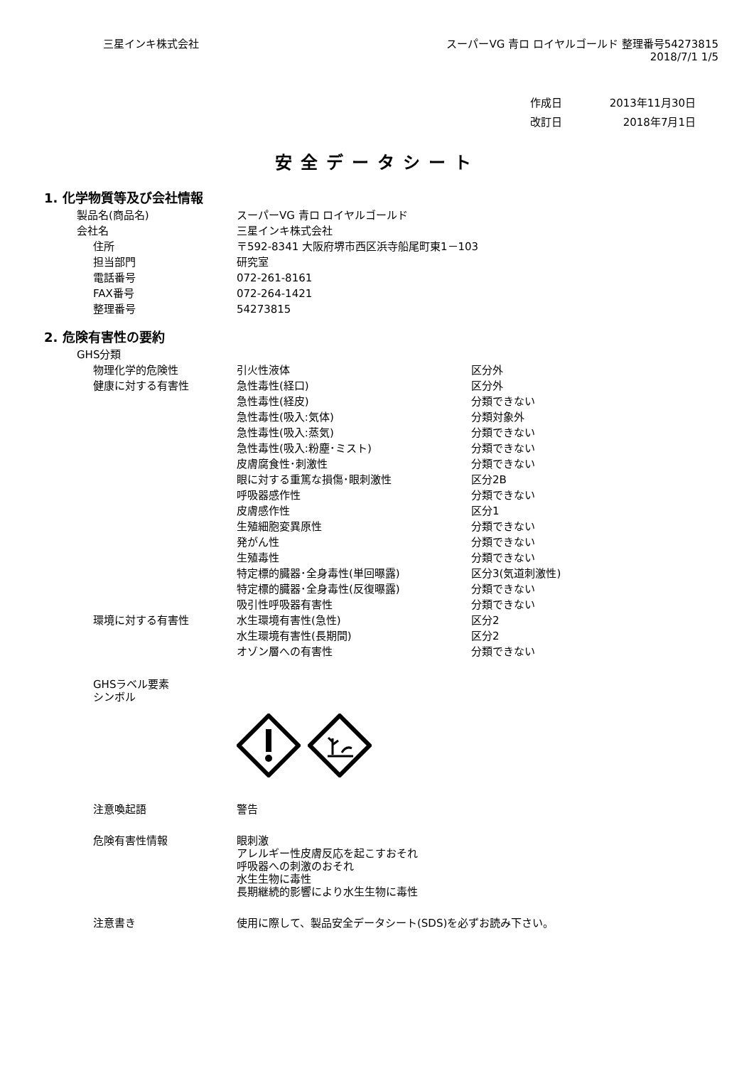三星インキ株式会社 スーパーVG 青ロ ロイヤルゴールド 整理番号54273815
2018/7/1 1/5
| 作成日 | 2013年11月30日 |
| 改訂日 | 2018年7月1日 |
安全データシート
1. 化学物質等及び会社情報
| 製品名(商品名) | スーパーVG 青ロ ロイヤルゴールド |
| 会社名 | 三星インキ株式会社 |
| 住所 | 〒592-8341 大阪府堺市西区浜寺船尾町東1－103 |
| 担当部門 | 研究室 |
| 電話番号 | 072-261-8161 |
| FAX番号 | 072-264-1421 |
| 整理番号 | 54273815 |
2. 危険有害性の要約
| GHS分類 | | |
| 物理化学的危険性 | 引火性液体 | 区分外 |
| 健康に対する有害性 | 急性毒性(経口) | 区分外 |
| | 急性毒性(経皮) | 分類できない |
| | 急性毒性(吸入:気体) | 分類対象外 |
| | 急性毒性(吸入:蒸気) | 分類できない |
| | 急性毒性(吸入:粉塵･ミスト) | 分類できない |
| | 皮膚腐食性･刺激性 | 分類できない |
| | 眼に対する重篤な損傷･眼刺激性 | 区分2B |
| | 呼吸器感作性 | 分類できない |
| | 皮膚感作性 | 区分1 |
| | 生殖細胞変異原性 | 分類できない |
| | 発がん性 | 分類できない |
| | 生殖毒性 | 分類できない |
| | 特定標的臓器･全身毒性(単回曝露) | 区分3(気道刺激性) |
| | 特定標的臓器･全身毒性(反復曝露) | 分類できない |
| | 吸引性呼吸器有害性 | 分類できない |
| 環境に対する有害性 | 水生環境有害性(急性) | 区分2 |
| | 水生環境有害性(長期間) | 区分2 |
| | オゾン層への有害性 | 分類できない |
| GHSラベル要素 シンボル | |
| 注意喚起語 | 警告 |
| 危険有害性情報 | 眼刺激 アレルギー性皮膚反応を起こすおそれ 呼吸器への刺激のおそれ 水生生物に毒性 長期継続的影響により水生生物に毒性 |
| 注意書き | 使用に際して、製品安全データシート(SDS)を必ずお読み下さい。 |